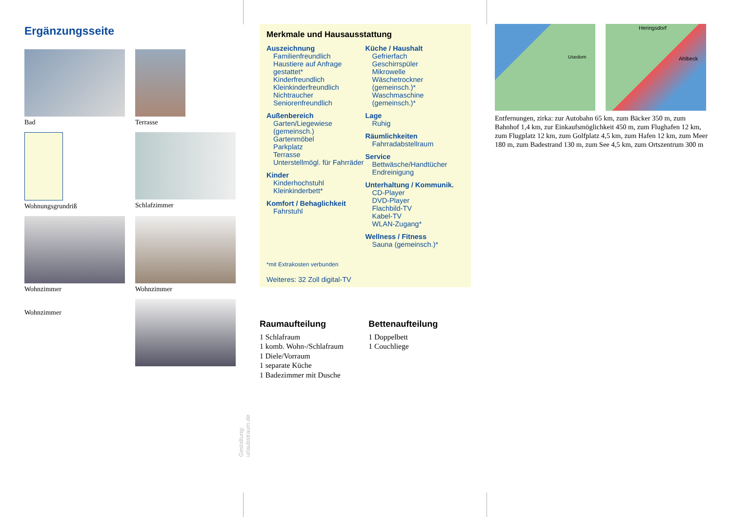Ergänzungsseite
Bad
Terrasse
Wohnungsgrundriß
Schlafzimmer
Wohnzimmer
Wohnzimmer
Wohnzimmer
Gestaltung: urlaubstraum.de
Merkmale und Hausausstattung
Auszeichnung
Familienfreundlich
Haustiere auf Anfrage gestattet*
Kinderfreundlich
Kleinkinderfreundlich
Nichtraucher
Seniorenfreundlich
Außenbereich
Garten/Liegewiese (gemeinsch.)
Gartenmöbel
Parkplatz
Terrasse
Unterstellmögl. für Fahrräder
Kinder
Kinderhochstuhl
Kleinkinderbett*
Komfort / Behaglichkeit
Fahrstuhl
Küche / Haushalt
Gefrierfach
Geschirrspüler
Mikrowelle
Wäschetrockner (gemeinsch.)*
Waschmaschine (gemeinsch.)*
Lage
Ruhig
Räumlichkeiten
Fahrradabstellraum
Service
Bettwäsche/Handtücher
Endreinigung
Unterhaltung / Kommunik.
CD-Player
DVD-Player
Flachbild-TV
Kabel-TV
WLAN-Zugang*
Wellness / Fitness
Sauna (gemeinsch.)*
*mit Extrakosten verbunden
Weiteres: 32 Zoll digital-TV
Raumaufteilung
1 Schlafraum
1 komb. Wohn-/Schlafraum
1 Diele/Vorraum
1 separate Küche
1 Badezimmer mit Dusche
Bettenaufteilung
1 Doppelbett
1 Couchliege
Usedom Heringsdorf Ahlbeck
Entfernungen, zirka: zur Autobahn 65 km, zum Bäcker 350 m, zum Bahnhof 1,4 km, zur Einkaufsmöglichkeit 450 m, zum Flughafen 12 km, zum Flugplatz 12 km, zum Golfplatz 4,5 km, zum Hafen 12 km, zum Meer 180 m, zum Badestrand 130 m, zum See 4,5 km, zum Ortszentrum 300 m